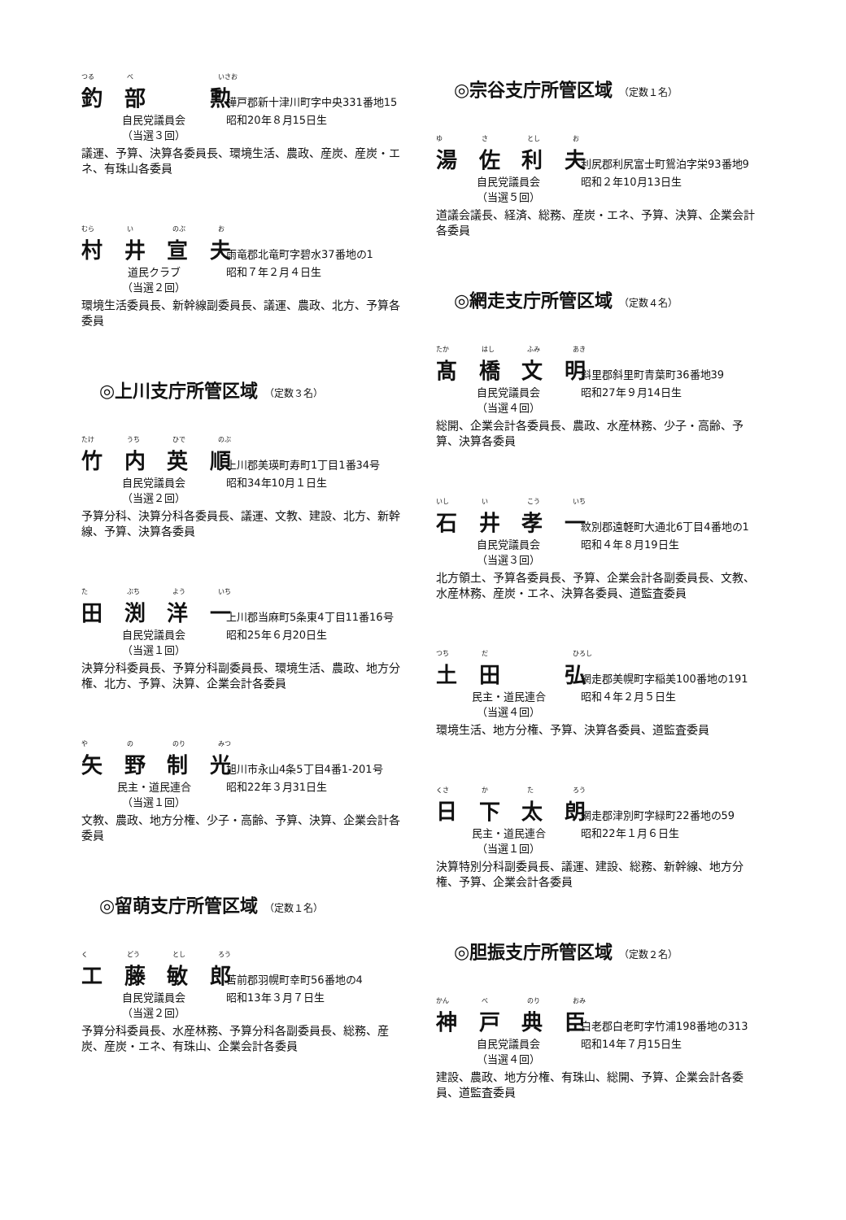つる べ いさお
釣部 勲
樺戸郡新十津川町字中央331番地15
自民党議員会 昭和20年８月15日生
（当選３回）
議運、予算、決算各委員長、環境生活、農政、産炭、産炭・エネ、有珠山各委員
むら い のぶ お
村井宣夫
雨竜郡北竜町字碧水37番地の1
道民クラブ 昭和７年２月４日生
（当選２回）
環境生活委員長、新幹線副委員長、議運、農政、北方、予算各委員
◎上川支庁所管区域 （定数３名）
たけ うち ひで のぶ
竹内英順
上川郡美瑛町寿町1丁目1番34号
自民党議員会 昭和34年10月１日生
（当選２回）
予算分科、決算分科各委員長、議運、文教、建設、北方、新幹線、予算、決算各委員
た ぶち よう いち
田渕洋一
上川郡当麻町5条東4丁目11番16号
自民党議員会 昭和25年６月20日生
（当選１回）
決算分科委員長、予算分科副委員長、環境生活、農政、地方分権、北方、予算、決算、企業会計各委員
や の のり みつ
矢野制光
旭川市永山4条5丁目4番1-201号
民主・道民連合 昭和22年３月31日生
（当選１回）
文教、農政、地方分権、少子・高齢、予算、決算、企業会計各委員
◎留萌支庁所管区域 （定数１名）
く どう とし ろう
工藤敏郎
苫前郡羽幌町幸町56番地の4
自民党議員会 昭和13年３月７日生
（当選２回）
予算分科委員長、水産林務、予算分科各副委員長、総務、産炭、産炭・エネ、有珠山、企業会計各委員
◎宗谷支庁所管区域 （定数１名）
ゆ さ とし お
湯佐利夫
利尻郡利尻富士町鴛泊字栄93番地9
自民党議員会 昭和２年10月13日生
（当選５回）
道議会議長、経済、総務、産炭・エネ、予算、決算、企業会計各委員
◎網走支庁所管区域 （定数４名）
たか はし ふみ あき
髙橋文明
斜里郡斜里町青葉町36番地39
自民党議員会 昭和27年９月14日生
（当選４回）
総開、企業会計各委員長、農政、水産林務、少子・高齢、予算、決算各委員
いし い こう いち
石井孝一
紋別郡遠軽町大通北6丁目4番地の1
自民党議員会 昭和４年８月19日生
（当選３回）
北方領土、予算各委員長、予算、企業会計各副委員長、文教、水産林務、産炭・エネ、決算各委員、道監査委員
つち だ ひろし
土田 弘
網走郡美幌町字稲美100番地の191
民主・道民連合 昭和４年２月５日生
（当選４回）
環境生活、地方分権、予算、決算各委員、道監査委員
くさ か た ろう
日下太朗
網走郡津別町字緑町22番地の59
民主・道民連合 昭和22年１月６日生
（当選１回）
決算特別分科副委員長、議運、建設、総務、新幹線、地方分権、予算、企業会計各委員
◎胆振支庁所管区域 （定数２名）
かん べ のり おみ
神戸典臣
白老郡白老町字竹浦198番地の313
自民党議員会 昭和14年７月15日生
（当選４回）
建設、農政、地方分権、有珠山、総開、予算、企業会計各委員、道監査委員